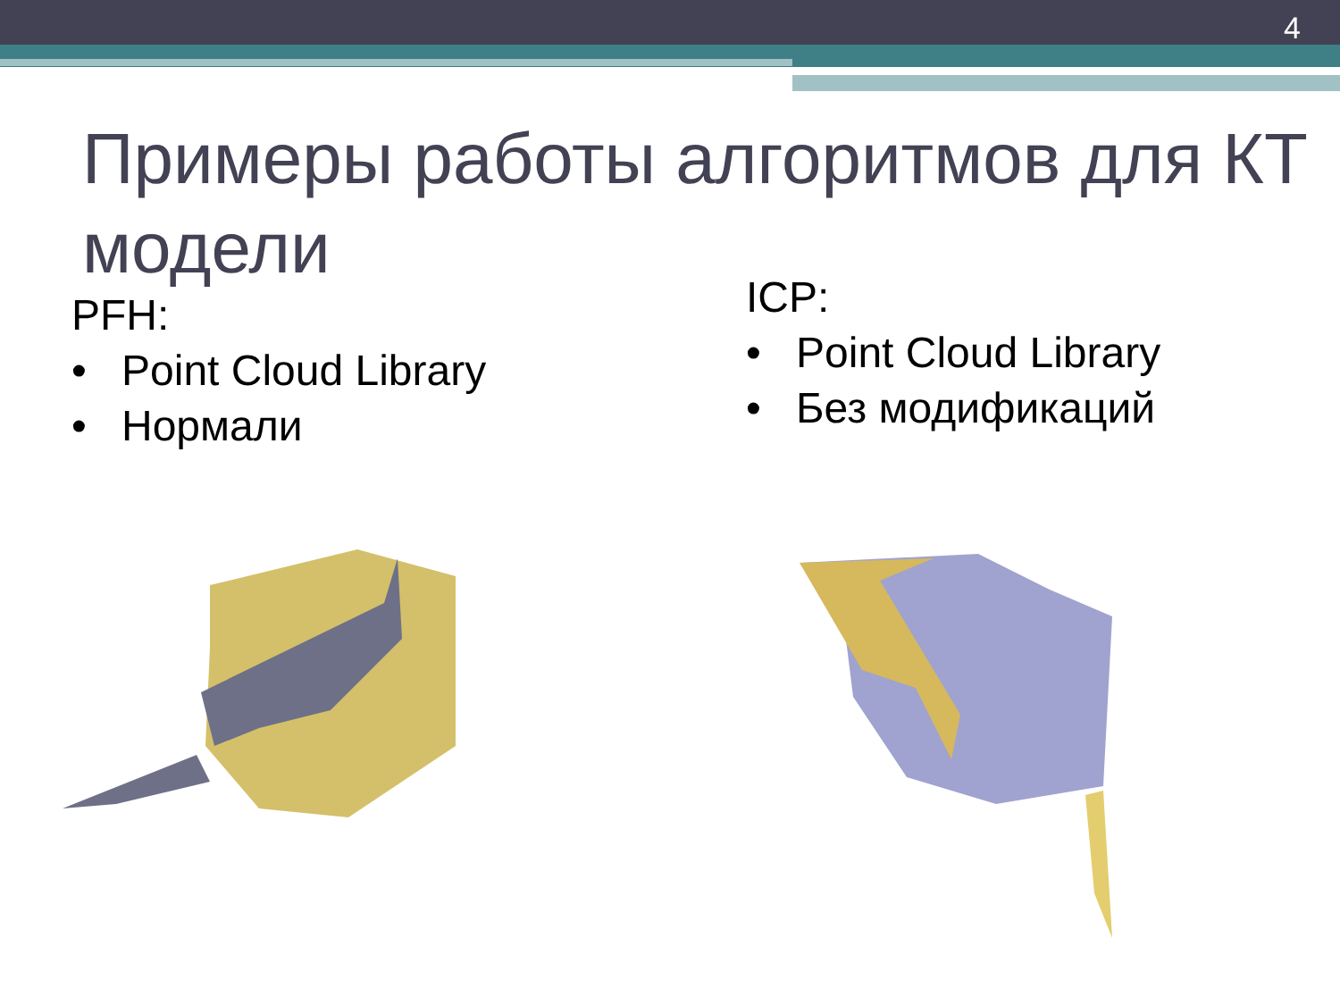4
Примеры работы алгоритмов для КТ модели
PFH:
• Point Cloud Library
• Нормали
ICP:
• Point Cloud Library
• Без модификаций